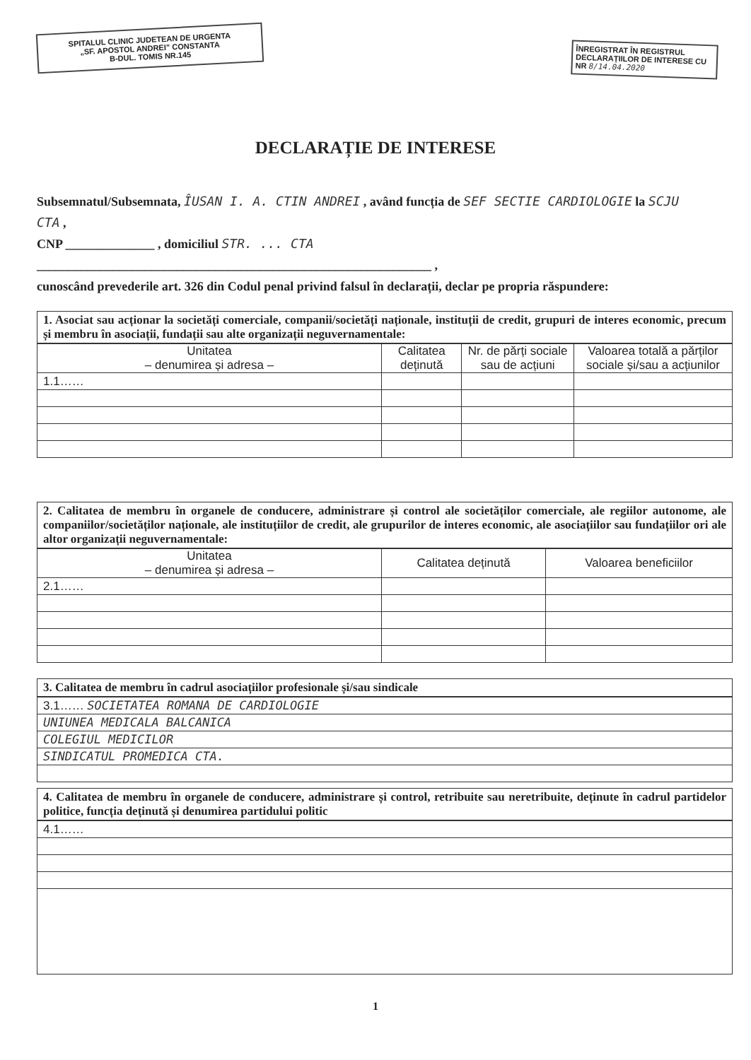SPITALUL CLINIC JUDETEAN DE URGENTA
„SF. APOSTOL ANDREI” CONSTANTA
B-DUL. TOMIS NR.145
ÎNREGISTRAT ÎN REGISTRUL DECLARAȚIILOR DE INTERESE CU NR 8/14.04.2020
DECLARAȚIE DE INTERESE
Subsemnatul/Subsemnata, ÎUSAN I. A. CTIN ANDREI , având funcția de SEF SECTIE CARDIOLOGIE la SCJU CTA ,
CNP ______________ , domiciliul STR. ... CTA
______________________________________________________________ ,
cunoscând prevederile art. 326 din Codul penal privind falsul în declarații, declar pe propria răspundere:
1. Asociat sau acționar la societăți comerciale, companii/societăți naționale, instituții de credit, grupuri de interes economic, precum și membru în asociații, fundații sau alte organizații neguvernamentale:
| Unitatea – denumirea și adresa – | Calitatea deținută | Nr. de părți sociale sau de acțiuni | Valoarea totală a părților sociale și/sau a acțiunilor |
| --- | --- | --- | --- |
| 1.1…… | | | |
2. Calitatea de membru în organele de conducere, administrare și control ale societăților comerciale, ale regiilor autonome, ale companiilor/societăților naționale, ale instituțiilor de credit, ale grupurilor de interes economic, ale asociațiilor sau fundațiilor ori ale altor organizații neguvernamentale:
| Unitatea – denumirea și adresa – | Calitatea deținută | Valoarea beneficiilor |
| --- | --- | --- |
| 2.1…… | | |
3. Calitatea de membru în cadrul asociațiilor profesionale și/sau sindicale
| 3.1…… SOCIETATEA ROMANA DE CARDIOLOGIE |
| UNIUNEA MEDICALA BALCANICA |
| COLEGIUL MEDICILOR |
| SINDICATUL PROMEDICA CTA. |
4. Calitatea de membru în organele de conducere, administrare și control, retribuite sau neretribuite, deținute în cadrul partidelor politice, funcția deținută și denumirea partidului politic
| 4.1…… |
1